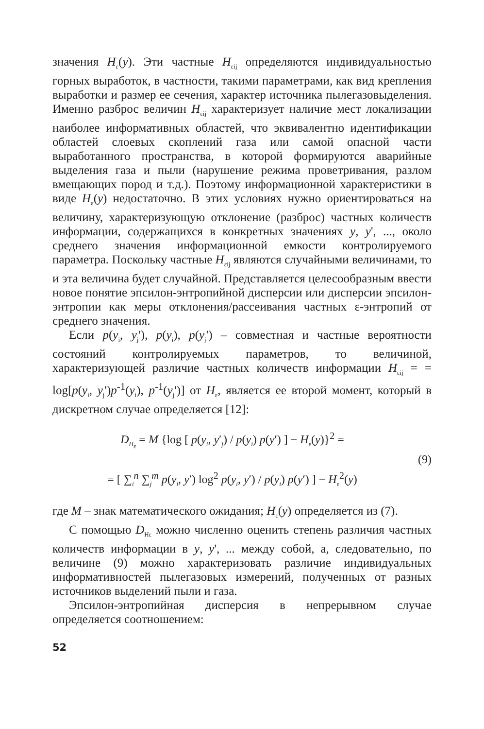значения H<sub>ε</sub>(y). Эти частные H<sub>εij</sub> определяются индивидуальностью горных выработок, в частности, такими параметрами, как вид крепления выработки и размер ее сечения, характер источника пылегазовыделения. Именно разброс величин H<sub>εij</sub> характеризует наличие мест локализации наиболее информативных областей, что эквивалентно идентификации областей слоевых скоплений газа или самой опасной части выработанного пространства, в которой формируются аварийные выделения газа и пыли (нарушение режима проветривания, разлом вмещающих пород и т.д.). Поэтому информационной характеристики в виде H<sub>ε</sub>(y) недостаточно. В этих условиях нужно ориентироваться на величину, характеризующую отклонение (разброс) частных количеств информации, содержащихся в конкретных значениях y, y', ..., около среднего значения информационной емкости контролируемого параметра. Поскольку частные H<sub>εij</sub> являются случайными величинами, то и эта величина будет случайной. Представляется целесообразным ввести новое понятие эпсилон-энтропийной дисперсии или дисперсии эпсилон-энтропии как меры отклонения/рассеивания частных ε-энтропий от среднего значения.
Если p(y<sub>i</sub>, y<sub>j</sub>'), p(y<sub>i</sub>), p(y<sub>j</sub>') – совместная и частные вероятности состояний контролируемых параметров, то величиной, характеризующей различие частных количеств информации H<sub>εij</sub> = = log[p(y<sub>i</sub>, y<sub>j</sub>')p<sup>-1</sup>(y<sub>i</sub>), p<sup>-1</sup>(y<sub>j</sub>')] от H<sub>ε</sub>, является ее второй момент, который в дискретном случае определяется [12]:
D<sub>H<sub>ε</sub></sub> = M {log [ p(y<sub>i</sub>, y′<sub>j</sub>) / p(y<sub>i</sub>) p(y′) ] − H<sub>ε</sub>(y)}<sup>2</sup> =
= [ ∑<sub>i</sub><sup>n</sup> ∑<sub>j</sub><sup>m</sup> p(y<sub>i</sub>, y′) log<sup>2</sup> p(y<sub>i</sub>, y′) / p(y<sub>i</sub>) p(y′) ] − H<sub>ε</sub><sup>2</sup>(y)
(9)
где M – знак математического ожидания; H<sub>ε</sub>(y) определяется из (7).
С помощью D<sub>Hε</sub> можно численно оценить степень различия частных количеств информации в y, y', ... между собой, а, следовательно, по величине (9) можно характеризовать различие индивидуальных информативностей пылегазовых измерений, полученных от разных источников выделений пыли и газа.
Эпсилон-энтропийная дисперсия в непрерывном случае определяется соотношением:
52